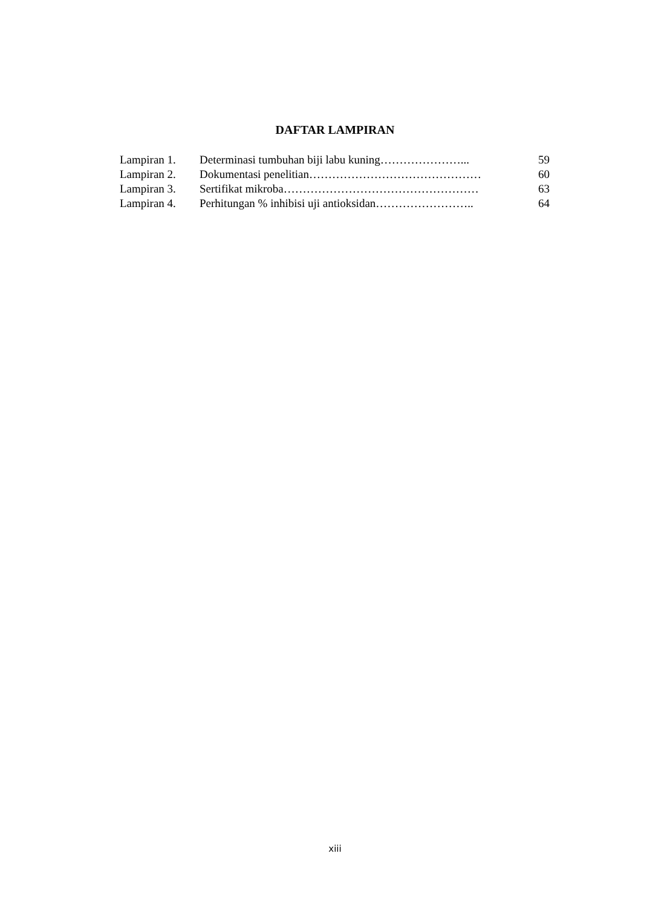DAFTAR LAMPIRAN
| Lampiran 1. | Determinasi tumbuhan biji labu kuning…………………... | 59 |
| Lampiran 2. | Dokumentasi penelitian……………………………………… | 60 |
| Lampiran 3. | Sertifikat mikroba…………………………………………… | 63 |
| Lampiran 4. | Perhitungan % inhibisi uji antioksidan…………………….. | 64 |
xiii